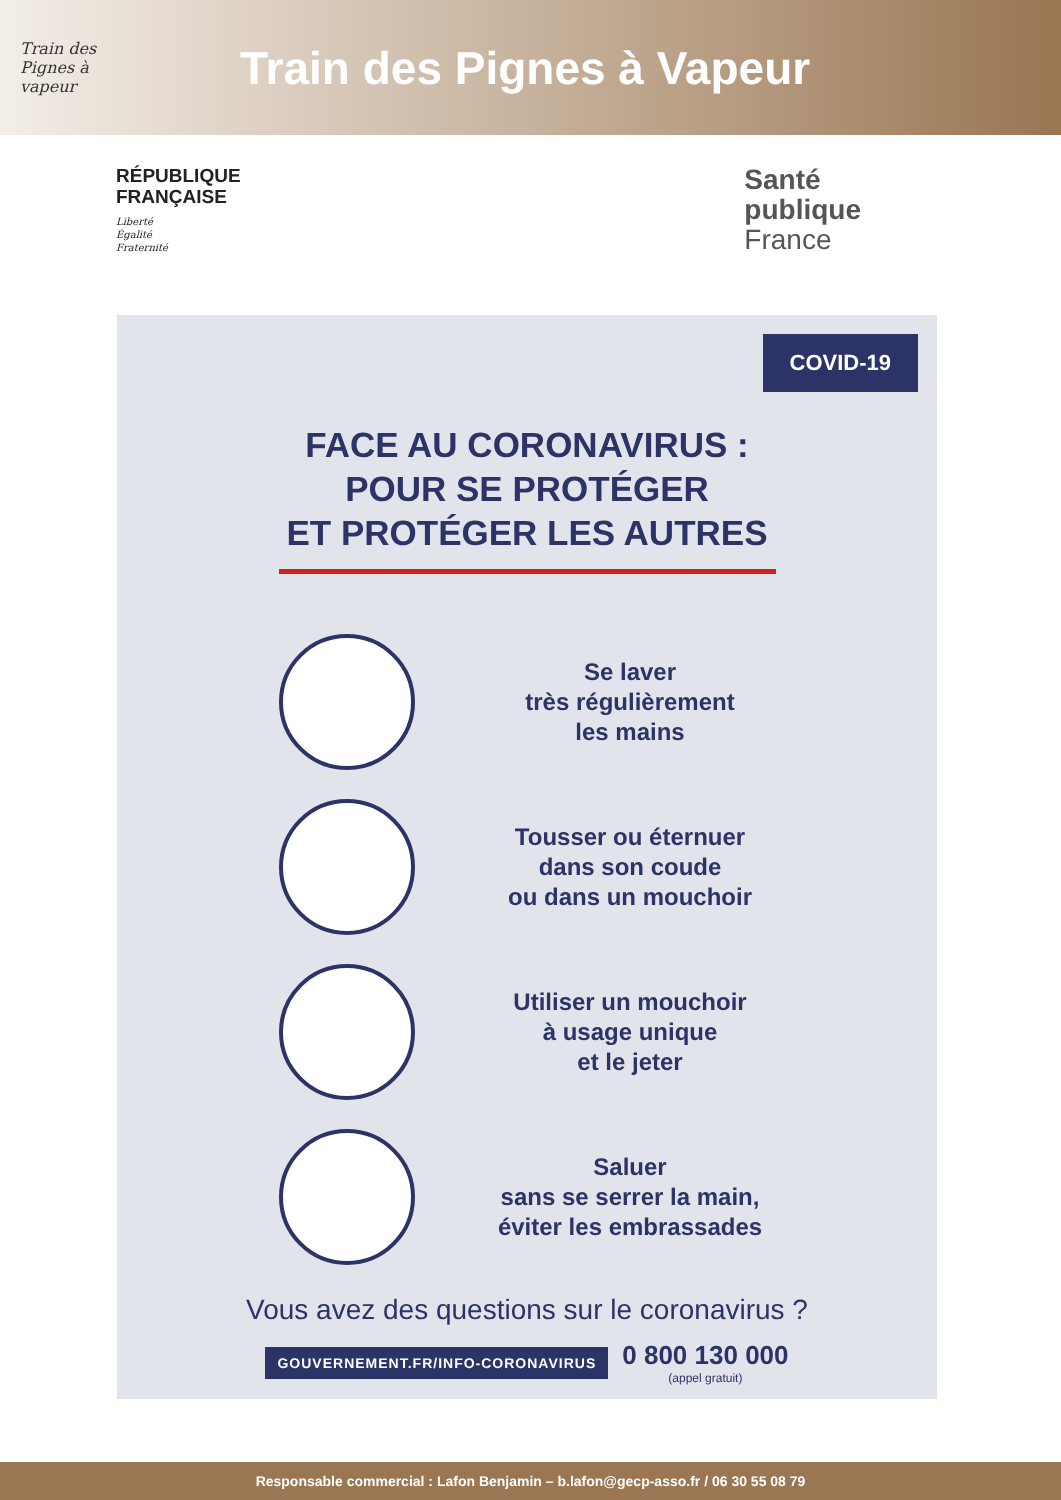Train des Pignes à vapeur
Train des Pignes à Vapeur
RÉPUBLIQUE
FRANÇAISE
Liberté
Égalité
Fraternité
Santé
publique
France
COVID-19
FACE AU CORONAVIRUS :
POUR SE PROTÉGER
ET PROTÉGER LES AUTRES
Se laver
très régulièrement
les mains
Tousser ou éternuer
dans son coude
ou dans un mouchoir
Utiliser un mouchoir
à usage unique
et le jeter
Saluer
sans se serrer la main,
éviter les embrassades
Vous avez des questions sur le coronavirus ?
GOUVERNEMENT.FR/INFO-CORONAVIRUS 0 800 130 000
(appel gratuit)
Responsable commercial : Lafon Benjamin – b.lafon@gecp-asso.fr / 06 30 55 08 79